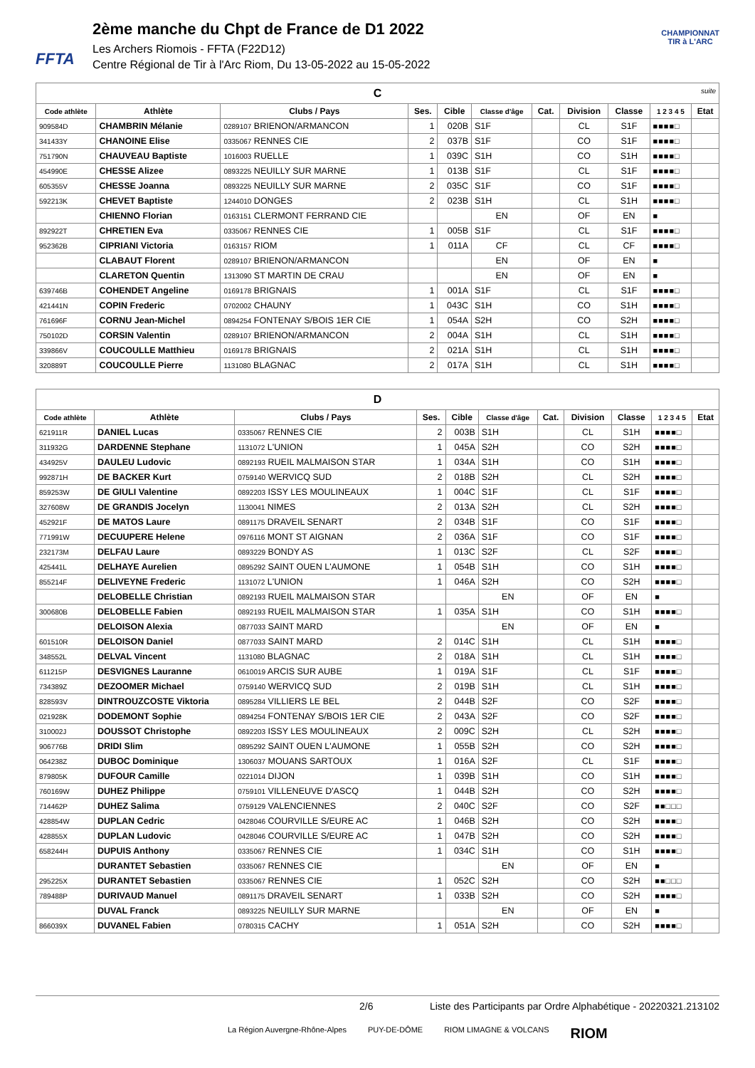FFTA
2ème manche du Chpt de France de D1 2022
Les Archers Riomois - FFTA (F22D12)
Centre Régional de Tir à l'Arc Riom, Du 13-05-2022 au 15-05-2022
CHAMPIONNAT
TIR à L'ARC
| C suite | | | | | | | | | | |
| Code athlète | Athlète | Clubs / Pays | Ses. | Cible | Classe d'âge | Cat. | Division | Classe | 1 2 3 4 5 | Etat |
| 909584D | CHAMBRIN Mélanie | 0289107 BRIENON/ARMANCON | 1 | 020B | S1F | | CL | S1F | ■■■■□ | |
| 341433Y | CHANOINE Elise | 0335067 RENNES CIE | 2 | 037B | S1F | | CO | S1F | ■■■■□ | |
| 751790N | CHAUVEAU Baptiste | 1016003 RUELLE | 1 | 039C | S1H | | CO | S1H | ■■■■□ | |
| 454990E | CHESSE Alizee | 0893225 NEUILLY SUR MARNE | 1 | 013B | S1F | | CL | S1F | ■■■■□ | |
| 605355V | CHESSE Joanna | 0893225 NEUILLY SUR MARNE | 2 | 035C | S1F | | CO | S1F | ■■■■□ | |
| 592213K | CHEVET Baptiste | 1244010 DONGES | 2 | 023B | S1H | | CL | S1H | ■■■■□ | |
| | CHIENNO Florian | 0163151 CLERMONT FERRAND CIE | | | EN | | OF | EN | ■ | |
| 892922T | CHRETIEN Eva | 0335067 RENNES CIE | 1 | 005B | S1F | | CL | S1F | ■■■■□ | |
| 952362B | CIPRIANI Victoria | 0163157 RIOM | 1 | 011A | CF | | CL | CF | ■■■■□ | |
| | CLABAUT Florent | 0289107 BRIENON/ARMANCON | | | EN | | OF | EN | ■ | |
| | CLARETON Quentin | 1313090 ST MARTIN DE CRAU | | | EN | | OF | EN | ■ | |
| 639746B | COHENDET Angeline | 0169178 BRIGNAIS | 1 | 001A | S1F | | CL | S1F | ■■■■□ | |
| 421441N | COPIN Frederic | 0702002 CHAUNY | 1 | 043C | S1H | | CO | S1H | ■■■■□ | |
| 761696F | CORNU Jean-Michel | 0894254 FONTENAY S/BOIS 1ER CIE | 1 | 054A | S2H | | CO | S2H | ■■■■□ | |
| 750102D | CORSIN Valentin | 0289107 BRIENON/ARMANCON | 2 | 004A | S1H | | CL | S1H | ■■■■□ | |
| 339866V | COUCOULLE Matthieu | 0169178 BRIGNAIS | 2 | 021A | S1H | | CL | S1H | ■■■■□ | |
| 320889T | COUCOULLE Pierre | 1131080 BLAGNAC | 2 | 017A | S1H | | CL | S1H | ■■■■□ | |
| D | | | | | | | | | | |
| Code athlète | Athlète | Clubs / Pays | Ses. | Cible | Classe d'âge | Cat. | Division | Classe | 1 2 3 4 5 | Etat |
| 621911R | DANIEL Lucas | 0335067 RENNES CIE | 2 | 003B | S1H | | CL | S1H | ■■■■□ | |
| 311932G | DARDENNE Stephane | 1131072 L'UNION | 1 | 045A | S2H | | CO | S2H | ■■■■□ | |
| 434925V | DAULEU Ludovic | 0892193 RUEIL MALMAISON STAR | 1 | 034A | S1H | | CO | S1H | ■■■■□ | |
| 992871H | DE BACKER Kurt | 0759140 WERVICQ SUD | 2 | 018B | S2H | | CL | S2H | ■■■■□ | |
| 859253W | DE GIULI Valentine | 0892203 ISSY LES MOULINEAUX | 1 | 004C | S1F | | CL | S1F | ■■■■□ | |
| 327608W | DE GRANDIS Jocelyn | 1130041 NIMES | 2 | 013A | S2H | | CL | S2H | ■■■■□ | |
| 452921F | DE MATOS Laure | 0891175 DRAVEIL SENART | 2 | 034B | S1F | | CO | S1F | ■■■■□ | |
| 771991W | DECUUPERE Helene | 0976116 MONT ST AIGNAN | 2 | 036A | S1F | | CO | S1F | ■■■■□ | |
| 232173M | DELFAU Laure | 0893229 BONDY AS | 1 | 013C | S2F | | CL | S2F | ■■■■□ | |
| 425441L | DELHAYE Aurelien | 0895292 SAINT OUEN L'AUMONE | 1 | 054B | S1H | | CO | S1H | ■■■■□ | |
| 855214F | DELIVEYNE Frederic | 1131072 L'UNION | 1 | 046A | S2H | | CO | S2H | ■■■■□ | |
| | DELOBELLE Christian | 0892193 RUEIL MALMAISON STAR | | | EN | | OF | EN | ■ | |
| 300680B | DELOBELLE Fabien | 0892193 RUEIL MALMAISON STAR | 1 | 035A | S1H | | CO | S1H | ■■■■□ | |
| | DELOISON Alexia | 0877033 SAINT MARD | | | EN | | OF | EN | ■ | |
| 601510R | DELOISON Daniel | 0877033 SAINT MARD | 2 | 014C | S1H | | CL | S1H | ■■■■□ | |
| 348552L | DELVAL Vincent | 1131080 BLAGNAC | 2 | 018A | S1H | | CL | S1H | ■■■■□ | |
| 611215P | DESVIGNES Lauranne | 0610019 ARCIS SUR AUBE | 1 | 019A | S1F | | CL | S1F | ■■■■□ | |
| 734389Z | DEZOOMER Michael | 0759140 WERVICQ SUD | 2 | 019B | S1H | | CL | S1H | ■■■■□ | |
| 828593V | DINTROUZCOSTE Viktoria | 0895284 VILLIERS LE BEL | 2 | 044B | S2F | | CO | S2F | ■■■■□ | |
| 021928K | DODEMONT Sophie | 0894254 FONTENAY S/BOIS 1ER CIE | 2 | 043A | S2F | | CO | S2F | ■■■■□ | |
| 310002J | DOUSSOT Christophe | 0892203 ISSY LES MOULINEAUX | 2 | 009C | S2H | | CL | S2H | ■■■■□ | |
| 906776B | DRIDI Slim | 0895292 SAINT OUEN L'AUMONE | 1 | 055B | S2H | | CO | S2H | ■■■■□ | |
| 064238Z | DUBOC Dominique | 1306037 MOUANS SARTOUX | 1 | 016A | S2F | | CL | S1F | ■■■■□ | |
| 879805K | DUFOUR Camille | 0221014 DIJON | 1 | 039B | S1H | | CO | S1H | ■■■■□ | |
| 760169W | DUHEZ Philippe | 0759101 VILLENEUVE D'ASCQ | 1 | 044B | S2H | | CO | S2H | ■■■■□ | |
| 714462P | DUHEZ Salima | 0759129 VALENCIENNES | 2 | 040C | S2F | | CO | S2F | ■■□□□ | |
| 428854W | DUPLAN Cedric | 0428046 COURVILLE S/EURE AC | 1 | 046B | S2H | | CO | S2H | ■■■■□ | |
| 428855X | DUPLAN Ludovic | 0428046 COURVILLE S/EURE AC | 1 | 047B | S2H | | CO | S2H | ■■■■□ | |
| 658244H | DUPUIS Anthony | 0335067 RENNES CIE | 1 | 034C | S1H | | CO | S1H | ■■■■□ | |
| | DURANTET Sebastien | 0335067 RENNES CIE | | | EN | | OF | EN | ■ | |
| 295225X | DURANTET Sebastien | 0335067 RENNES CIE | 1 | 052C | S2H | | CO | S2H | ■■□□□ | |
| 789488P | DURIVAUD Manuel | 0891175 DRAVEIL SENART | 1 | 033B | S2H | | CO | S2H | ■■■■□ | |
| | DUVAL Franck | 0893225 NEUILLY SUR MARNE | | | EN | | OF | EN | ■ | |
| 866039X | DUVANEL Fabien | 0780315 CACHY | 1 | 051A | S2H | | CO | S2H | ■■■■□ | |
2/6 Liste des Participants par Ordre Alphabétique - 20220321.213102
La Région Auvergne-Rhône-Alpes PUY-DE-DÔME RIOM LIMAGNE & VOLCANS RIOM